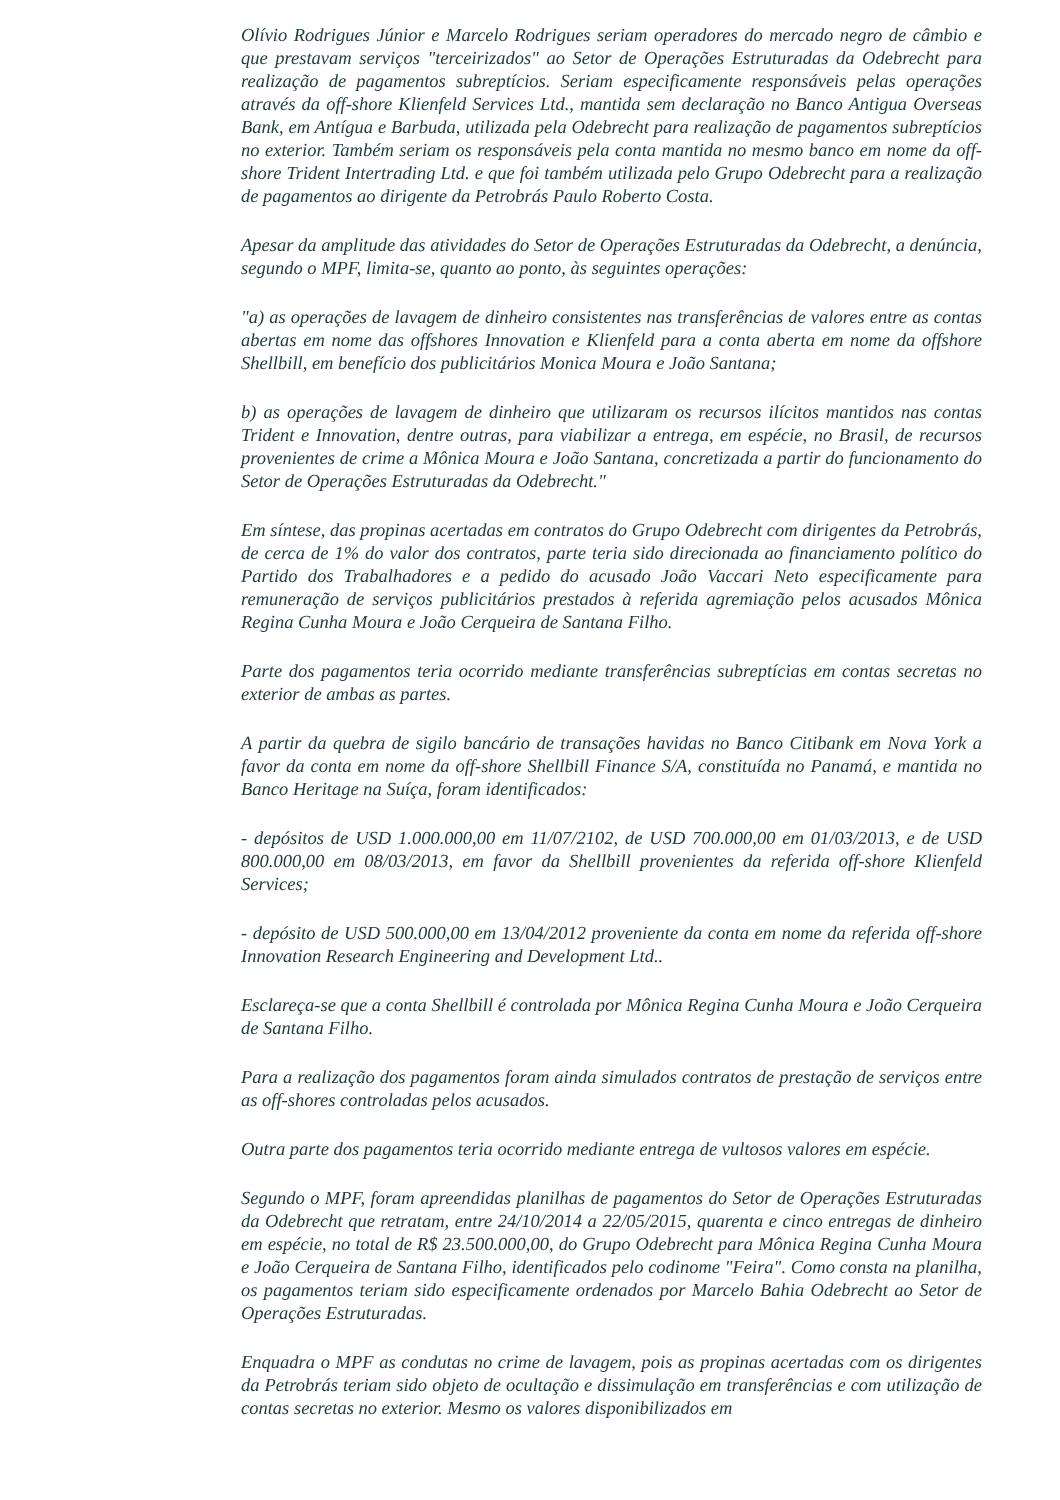Olívio Rodrigues Júnior e Marcelo Rodrigues seriam operadores do mercado negro de câmbio e que prestavam serviços "terceirizados" ao Setor de Operações Estruturadas da Odebrecht para realização de pagamentos subreptícios. Seriam especificamente responsáveis pelas operações através da off-shore Klienfeld Services Ltd., mantida sem declaração no Banco Antigua Overseas Bank, em Antígua e Barbuda, utilizada pela Odebrecht para realização de pagamentos subreptícios no exterior. Também seriam os responsáveis pela conta mantida no mesmo banco em nome da off-shore Trident Intertrading Ltd. e que foi também utilizada pelo Grupo Odebrecht para a realização de pagamentos ao dirigente da Petrobrás Paulo Roberto Costa.
Apesar da amplitude das atividades do Setor de Operações Estruturadas da Odebrecht, a denúncia, segundo o MPF, limita-se, quanto ao ponto, às seguintes operações:
"a) as operações de lavagem de dinheiro consistentes nas transferências de valores entre as contas abertas em nome das offshores Innovation e Klienfeld para a conta aberta em nome da offshore Shellbill, em benefício dos publicitários Monica Moura e João Santana;
b) as operações de lavagem de dinheiro que utilizaram os recursos ilícitos mantidos nas contas Trident e Innovation, dentre outras, para viabilizar a entrega, em espécie, no Brasil, de recursos provenientes de crime a Mônica Moura e João Santana, concretizada a partir do funcionamento do Setor de Operações Estruturadas da Odebrecht."
Em síntese, das propinas acertadas em contratos do Grupo Odebrecht com dirigentes da Petrobrás, de cerca de 1% do valor dos contratos, parte teria sido direcionada ao financiamento político do Partido dos Trabalhadores e a pedido do acusado João Vaccari Neto especificamente para remuneração de serviços publicitários prestados à referida agremiação pelos acusados Mônica Regina Cunha Moura e João Cerqueira de Santana Filho.
Parte dos pagamentos teria ocorrido mediante transferências subreptícias em contas secretas no exterior de ambas as partes.
A partir da quebra de sigilo bancário de transações havidas no Banco Citibank em Nova York a favor da conta em nome da off-shore Shellbill Finance S/A, constituída no Panamá, e mantida no Banco Heritage na Suíça, foram identificados:
- depósitos de USD 1.000.000,00 em 11/07/2102, de USD 700.000,00 em 01/03/2013, e de USD 800.000,00 em 08/03/2013, em favor da Shellbill provenientes da referida off-shore Klienfeld Services;
- depósito de USD 500.000,00 em 13/04/2012 proveniente da conta em nome da referida off-shore Innovation Research Engineering and Development Ltd..
Esclareça-se que a conta Shellbill é controlada por Mônica Regina Cunha Moura e João Cerqueira de Santana Filho.
Para a realização dos pagamentos foram ainda simulados contratos de prestação de serviços entre as off-shores controladas pelos acusados.
Outra parte dos pagamentos teria ocorrido mediante entrega de vultosos valores em espécie.
Segundo o MPF, foram apreendidas planilhas de pagamentos do Setor de Operações Estruturadas da Odebrecht que retratam, entre 24/10/2014 a 22/05/2015, quarenta e cinco entregas de dinheiro em espécie, no total de R$ 23.500.000,00, do Grupo Odebrecht para Mônica Regina Cunha Moura e João Cerqueira de Santana Filho, identificados pelo codinome "Feira". Como consta na planilha, os pagamentos teriam sido especificamente ordenados por Marcelo Bahia Odebrecht ao Setor de Operações Estruturadas.
Enquadra o MPF as condutas no crime de lavagem, pois as propinas acertadas com os dirigentes da Petrobrás teriam sido objeto de ocultação e dissimulação em transferências e com utilização de contas secretas no exterior. Mesmo os valores disponibilizados em